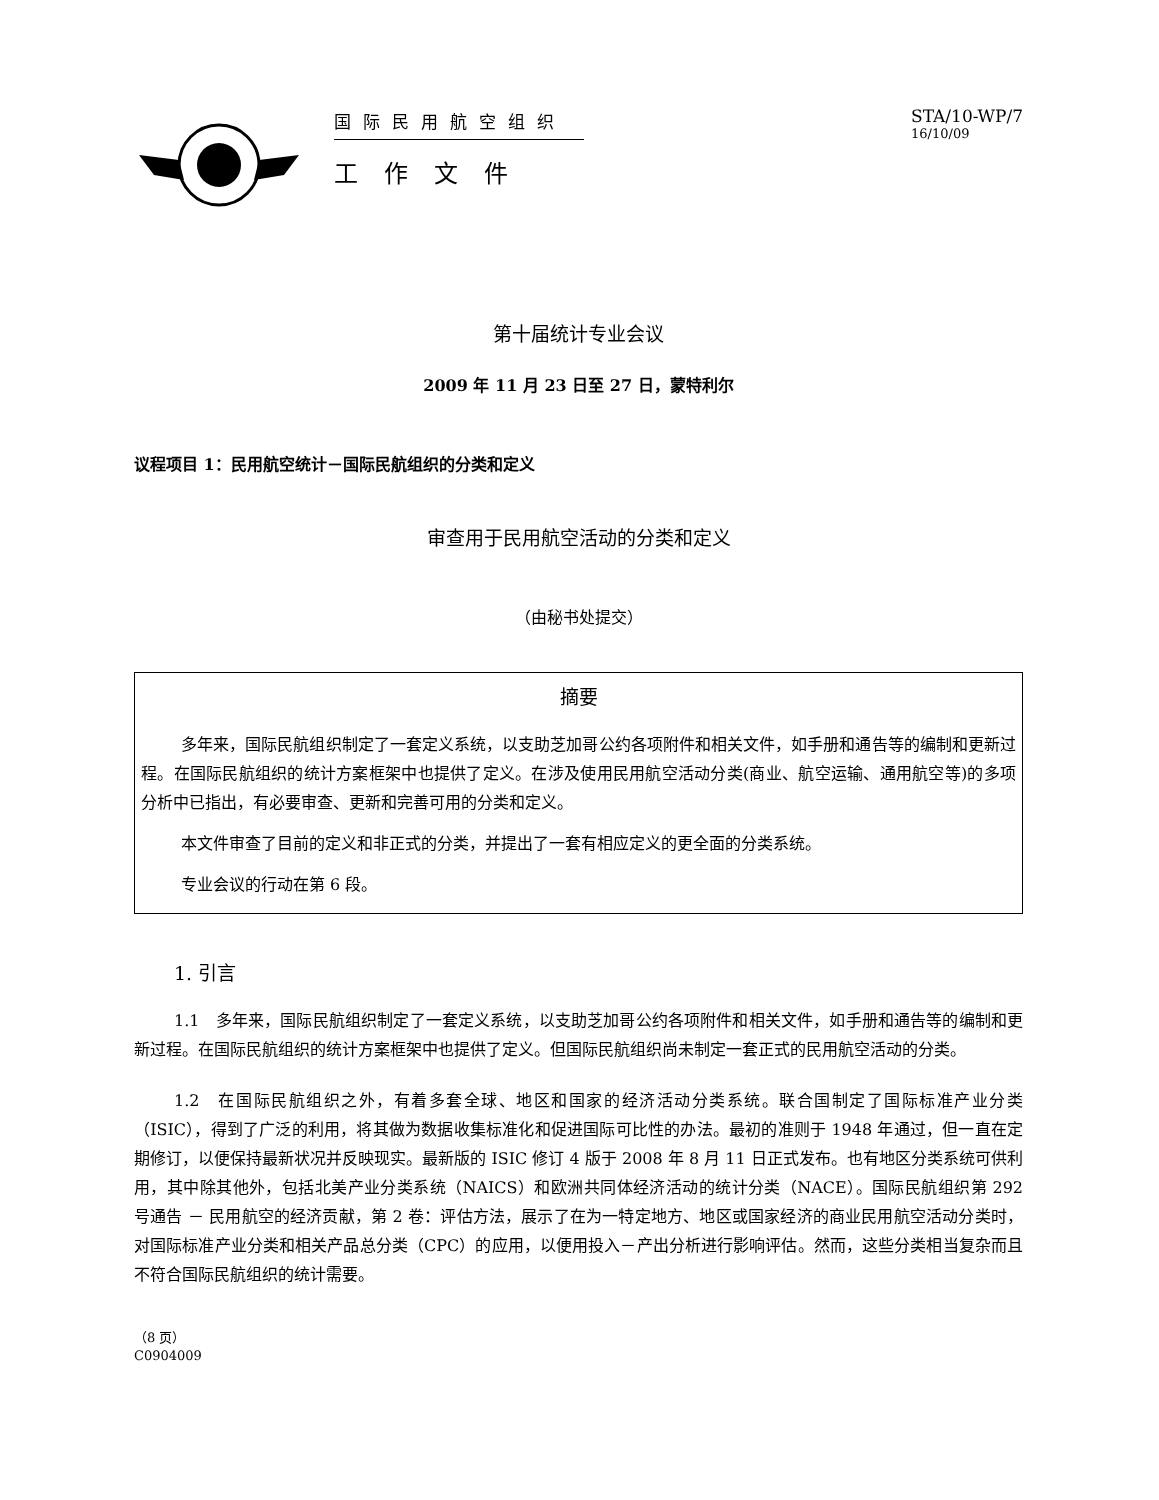国际民用航空组织
工作文件
STA/10-WP/7
16/10/09
第十届统计专业会议
2009 年 11 月 23 日至 27 日，蒙特利尔
议程项目 1：民用航空统计－国际民航组织的分类和定义
审查用于民用航空活动的分类和定义
（由秘书处提交）
摘要
多年来，国际民航组织制定了一套定义系统，以支助芝加哥公约各项附件和相关文件，如手册和通告等的编制和更新过程。在国际民航组织的统计方案框架中也提供了定义。在涉及使用民用航空活动分类(商业、航空运输、通用航空等)的多项分析中已指出，有必要审查、更新和完善可用的分类和定义。
本文件审查了目前的定义和非正式的分类，并提出了一套有相应定义的更全面的分类系统。
专业会议的行动在第 6 段。
1. 引言
1.1　多年来，国际民航组织制定了一套定义系统，以支助芝加哥公约各项附件和相关文件，如手册和通告等的编制和更新过程。在国际民航组织的统计方案框架中也提供了定义。但国际民航组织尚未制定一套正式的民用航空活动的分类。
1.2　在国际民航组织之外，有着多套全球、地区和国家的经济活动分类系统。联合国制定了国际标准产业分类（ISIC），得到了广泛的利用，将其做为数据收集标准化和促进国际可比性的办法。最初的准则于 1948 年通过，但一直在定期修订，以便保持最新状况并反映现实。最新版的 ISIC 修订 4 版于 2008 年 8 月 11 日正式发布。也有地区分类系统可供利用，其中除其他外，包括北美产业分类系统（NAICS）和欧洲共同体经济活动的统计分类（NACE）。国际民航组织第 292 号通告 － 民用航空的经济贡献，第 2 卷：评估方法，展示了在为一特定地方、地区或国家经济的商业民用航空活动分类时，对国际标准产业分类和相关产品总分类（CPC）的应用，以便用投入－产出分析进行影响评估。然而，这些分类相当复杂而且不符合国际民航组织的统计需要。
（8 页）
C0904009